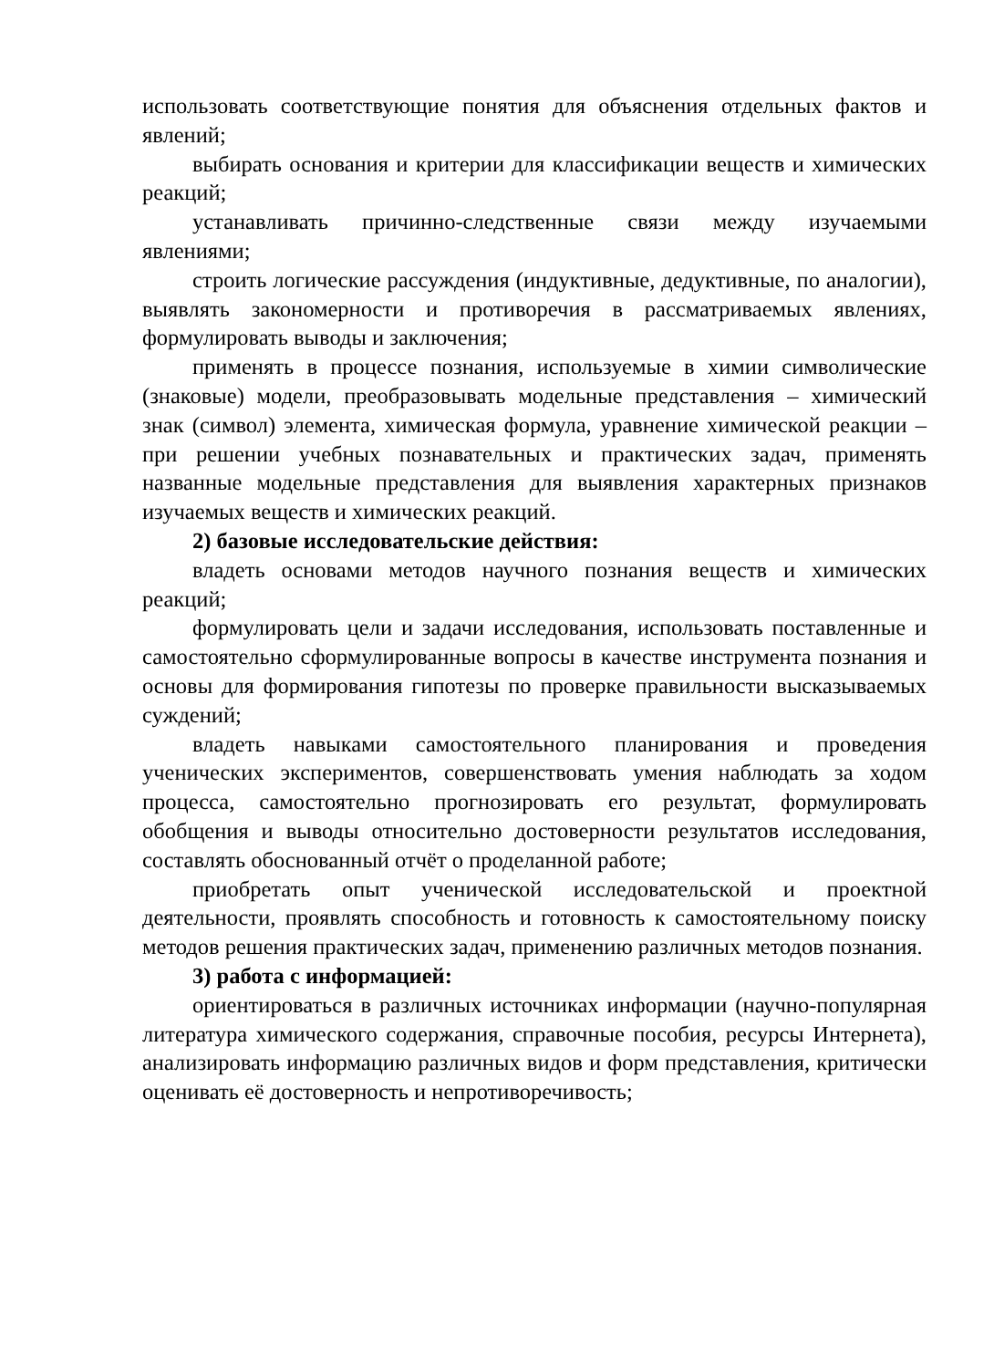использовать соответствующие понятия для объяснения отдельных фактов и явлений;
выбирать основания и критерии для классификации веществ и химических реакций;
устанавливать причинно-следственные связи между изучаемыми явлениями;
строить логические рассуждения (индуктивные, дедуктивные, по аналогии), выявлять закономерности и противоречия в рассматриваемых явлениях, формулировать выводы и заключения;
применять в процессе познания, используемые в химии символические (знаковые) модели, преобразовывать модельные представления – химический знак (символ) элемента, химическая формула, уравнение химической реакции – при решении учебных познавательных и практических задач, применять названные модельные представления для выявления характерных признаков изучаемых веществ и химических реакций.
2) базовые исследовательские действия:
владеть основами методов научного познания веществ и химических реакций;
формулировать цели и задачи исследования, использовать поставленные и самостоятельно сформулированные вопросы в качестве инструмента познания и основы для формирования гипотезы по проверке правильности высказываемых суждений;
владеть навыками самостоятельного планирования и проведения ученических экспериментов, совершенствовать умения наблюдать за ходом процесса, самостоятельно прогнозировать его результат, формулировать обобщения и выводы относительно достоверности результатов исследования, составлять обоснованный отчёт о проделанной работе;
приобретать опыт ученической исследовательской и проектной деятельности, проявлять способность и готовность к самостоятельному поиску методов решения практических задач, применению различных методов познания.
3) работа с информацией:
ориентироваться в различных источниках информации (научно-популярная литература химического содержания, справочные пособия, ресурсы Интернета), анализировать информацию различных видов и форм представления, критически оценивать её достоверность и непротиворечивость;